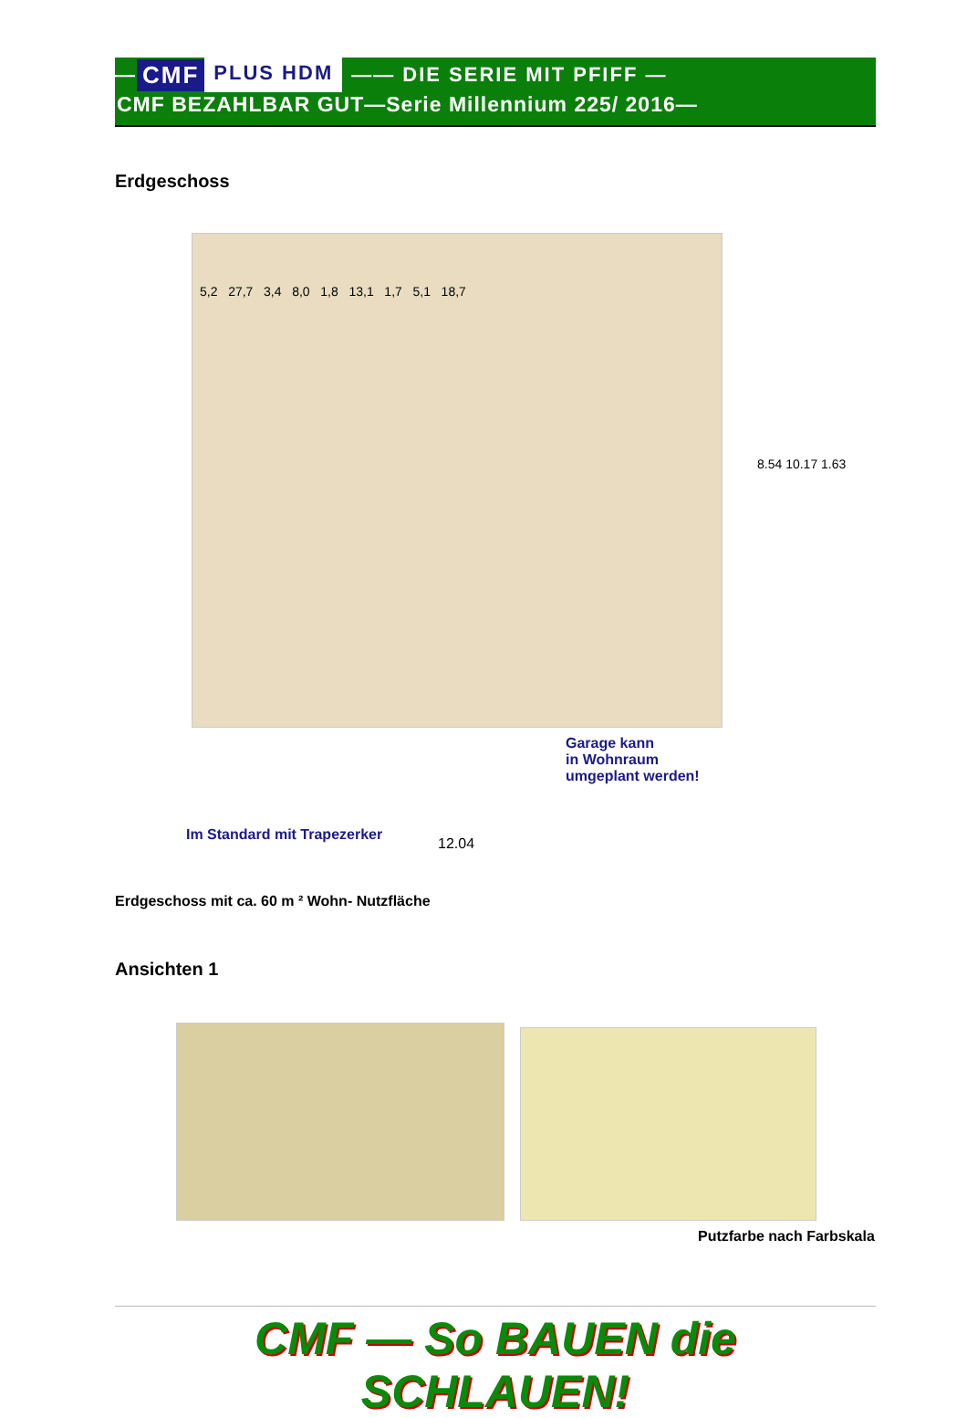— CMF PLUS HDM —— DIE SERIE MIT PFIFF —
CMF BEZAHLBAR GUT—Serie Millennium 225/ 2016—
Erdgeschoss
5,2 27,7 3,4 8,0 1,8 13,1 1,7 5,1 18,7
Garage kann
in Wohnraum
umgeplant werden!
8.54 10.17 1.63
Im Standard mit Trapezerker
12.04
Erdgeschoss mit ca. 60 m ² Wohn- Nutzfläche
Ansichten 1
Putzfarbe nach Farbskala
CMF — So BAUEN die SCHLAUEN!